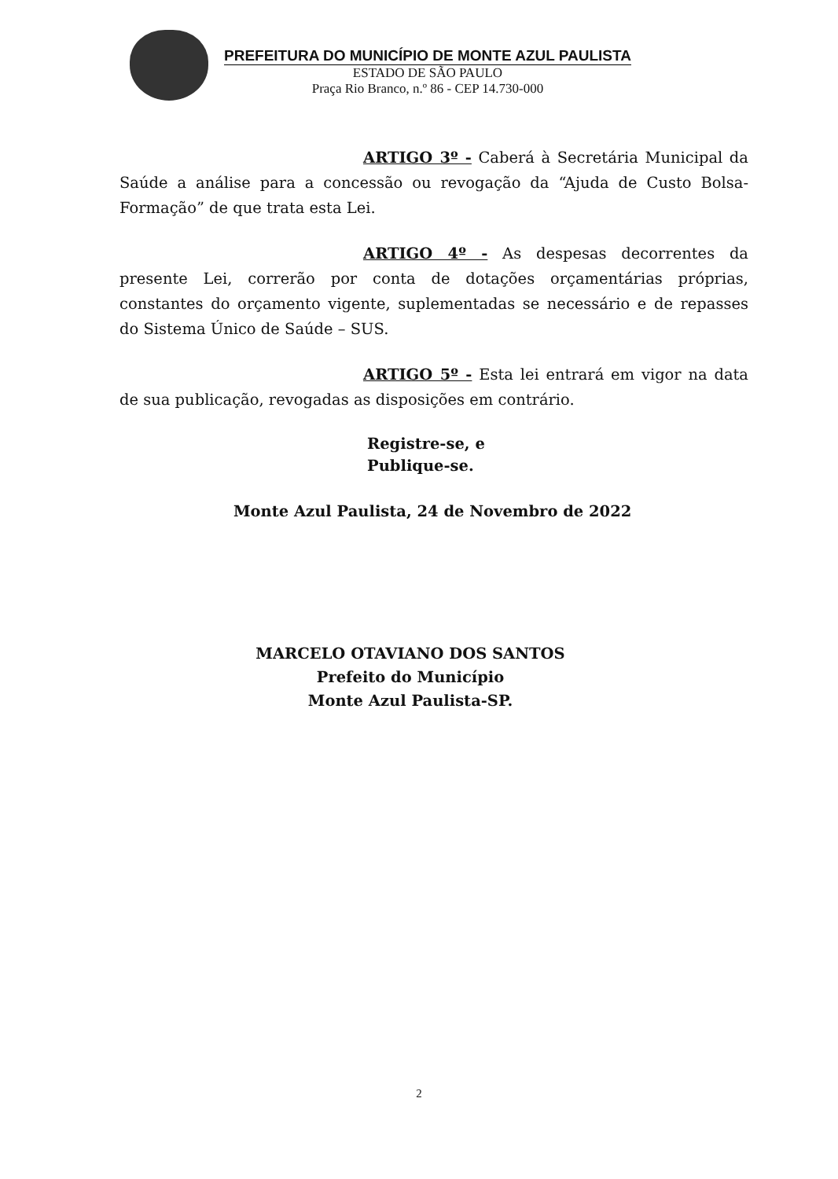PREFEITURA DO MUNICÍPIO DE MONTE AZUL PAULISTA
ESTADO DE SÃO PAULO
Praça Rio Branco, n.º 86 - CEP 14.730-000
ARTIGO 3º - Caberá à Secretária Municipal da Saúde a análise para a concessão ou revogação da “Ajuda de Custo Bolsa-Formação” de que trata esta Lei.
ARTIGO 4º - As despesas decorrentes da presente Lei, correrão por conta de dotações orçamentárias próprias, constantes do orçamento vigente, suplementadas se necessário e de repasses do Sistema Único de Saúde – SUS.
ARTIGO 5º - Esta lei entrará em vigor na data de sua publicação, revogadas as disposições em contrário.
Registre-se, e
Publique-se.
Monte Azul Paulista, 24 de Novembro de 2022
MARCELO OTAVIANO DOS SANTOS
Prefeito do Município
Monte Azul Paulista-SP.
2